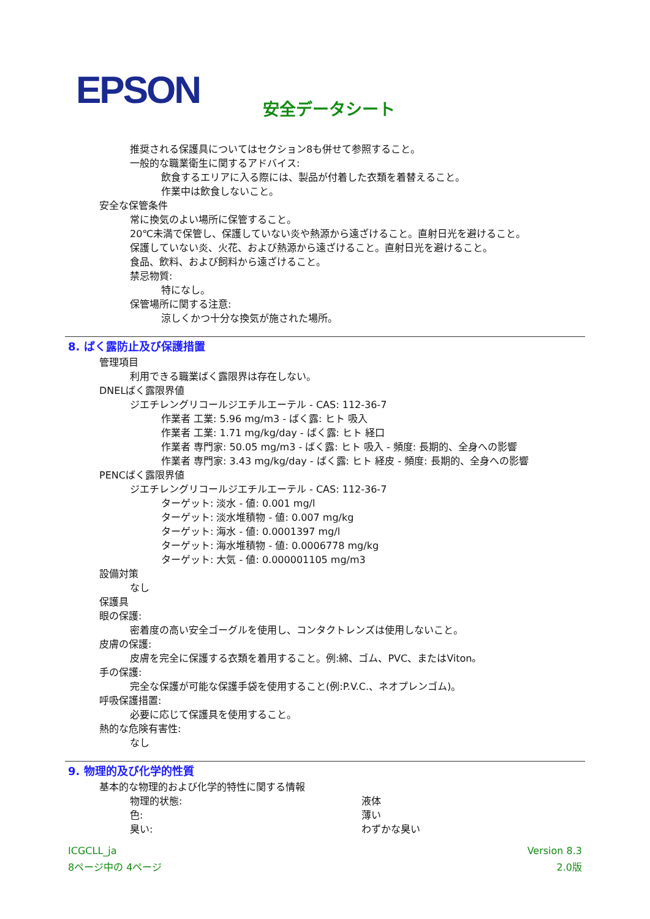EPSON
安全データシート
推奨される保護具についてはセクション8も併せて参照すること。
一般的な職業衛生に関するアドバイス:
飲食するエリアに入る際には、製品が付着した衣類を着替えること。
作業中は飲食しないこと。
安全な保管条件
常に換気のよい場所に保管すること。
20℃未満で保管し、保護していない炎や熱源から遠ざけること。直射日光を避けること。
保護していない炎、火花、および熱源から遠ざけること。直射日光を避けること。
食品、飲料、および飼料から遠ざけること。
禁忌物質:
特になし。
保管場所に関する注意:
涼しくかつ十分な換気が施された場所。
8. ばく露防止及び保護措置
管理項目
利用できる職業ばく露限界は存在しない。
DNELばく露限界値
ジエチレングリコールジエチルエーテル - CAS: 112-36-7
作業者 工業: 5.96 mg/m3 - ばく露: ヒト 吸入
作業者 工業: 1.71 mg/kg/day - ばく露: ヒト 経口
作業者 専門家: 50.05 mg/m3 - ばく露: ヒト 吸入 - 頻度: 長期的、全身への影響
作業者 専門家: 3.43 mg/kg/day - ばく露: ヒト 経皮 - 頻度: 長期的、全身への影響
PENCばく露限界値
ジエチレングリコールジエチルエーテル - CAS: 112-36-7
ターゲット: 淡水 - 値: 0.001 mg/l
ターゲット: 淡水堆積物 - 値: 0.007 mg/kg
ターゲット: 海水 - 値: 0.0001397 mg/l
ターゲット: 海水堆積物 - 値: 0.0006778 mg/kg
ターゲット: 大気 - 値: 0.000001105 mg/m3
設備対策
なし
保護具
眼の保護:
密着度の高い安全ゴーグルを使用し、コンタクトレンズは使用しないこと。
皮膚の保護:
皮膚を完全に保護する衣類を着用すること。例:綿、ゴム、PVC、またはViton。
手の保護:
完全な保護が可能な保護手袋を使用すること(例:P.V.C.、ネオプレンゴム)。
呼吸保護措置:
必要に応じて保護具を使用すること。
熱的な危険有害性:
なし
9. 物理的及び化学的性質
基本的な物理的および化学的特性に関する情報
物理的状態: 液体
色: 薄い
臭い: わずかな臭い
ICGCLL_ja
8ページ中の 4ページ
Version 8.3
2.0版